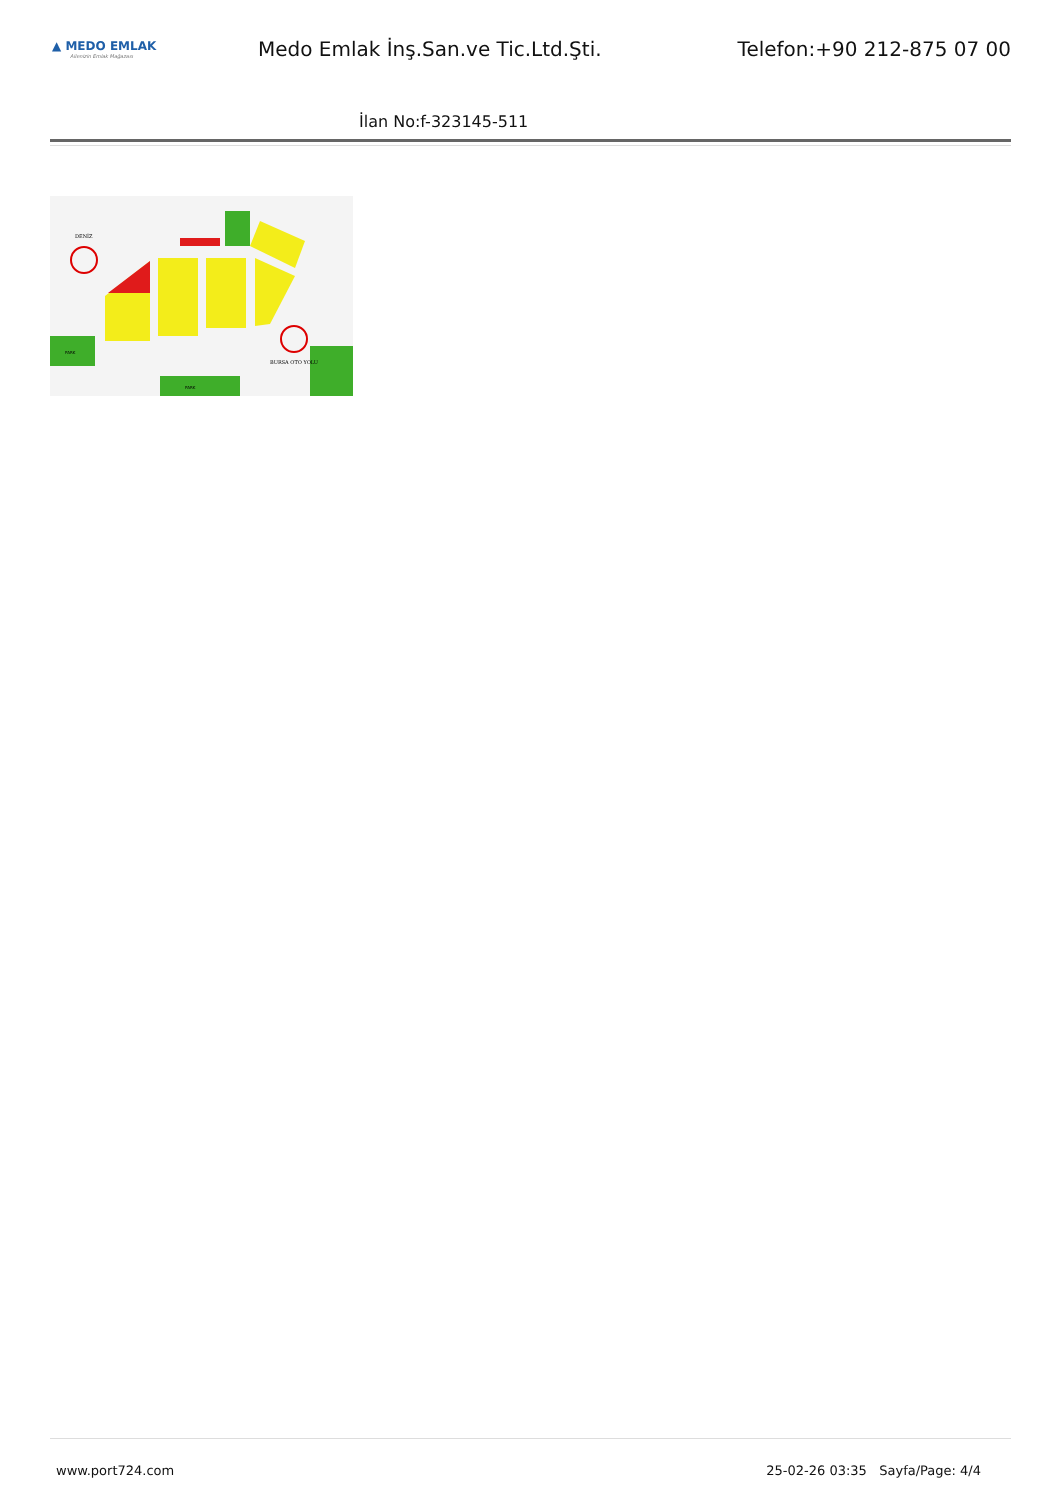▲ MEDO EMLAK
Ailenizin Emlak Mağazası
Medo Emlak İnş.San.ve Tic.Ltd.Şti.
Telefon:+90 212-875 07 00
İlan No:f-323145-511
DENİZ
BURSA OTO YOLU
PARK
PARK
www.port724.com 25-02-26 03:35 Sayfa/Page: 4/4